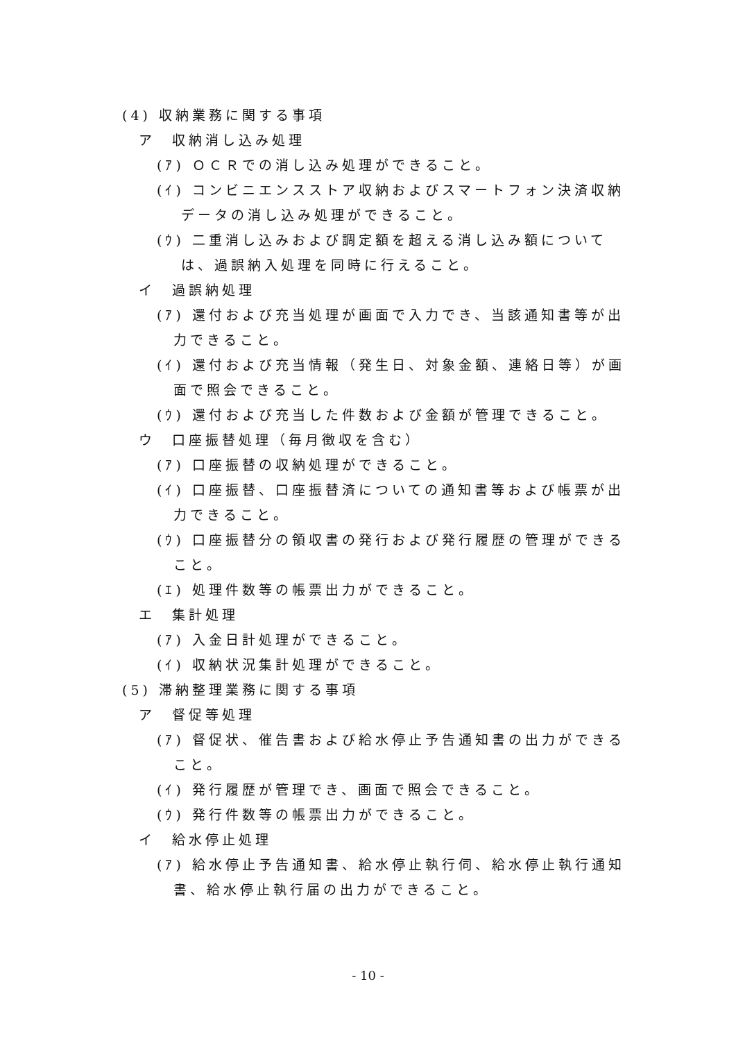(4) 収納業務に関する事項
ア　収納消し込み処理
(ｱ) ＯＣＲでの消し込み処理ができること。
(ｲ) コンビニエンスストア収納およびスマートフォン決済収納
データの消し込み処理ができること。
(ｳ) 二重消し込みおよび調定額を超える消し込み額について
は、過誤納入処理を同時に行えること。
イ　過誤納処理
(ｱ) 還付および充当処理が画面で入力でき、当該通知書等が出
力できること。
(ｲ) 還付および充当情報（発生日、対象金額、連絡日等）が画
面で照会できること。
(ｳ) 還付および充当した件数および金額が管理できること。
ウ　口座振替処理（毎月徴収を含む）
(ｱ) 口座振替の収納処理ができること。
(ｲ) 口座振替、口座振替済についての通知書等および帳票が出
力できること。
(ｳ) 口座振替分の領収書の発行および発行履歴の管理ができる
こと。
(ｴ) 処理件数等の帳票出力ができること。
エ　集計処理
(ｱ) 入金日計処理ができること。
(ｲ) 収納状況集計処理ができること。
(5) 滞納整理業務に関する事項
ア　督促等処理
(ｱ) 督促状、催告書および給水停止予告通知書の出力ができる
こと。
(ｲ) 発行履歴が管理でき、画面で照会できること。
(ｳ) 発行件数等の帳票出力ができること。
イ　給水停止処理
(ｱ) 給水停止予告通知書、給水停止執行伺、給水停止執行通知
書、給水停止執行届の出力ができること。
- 10 -